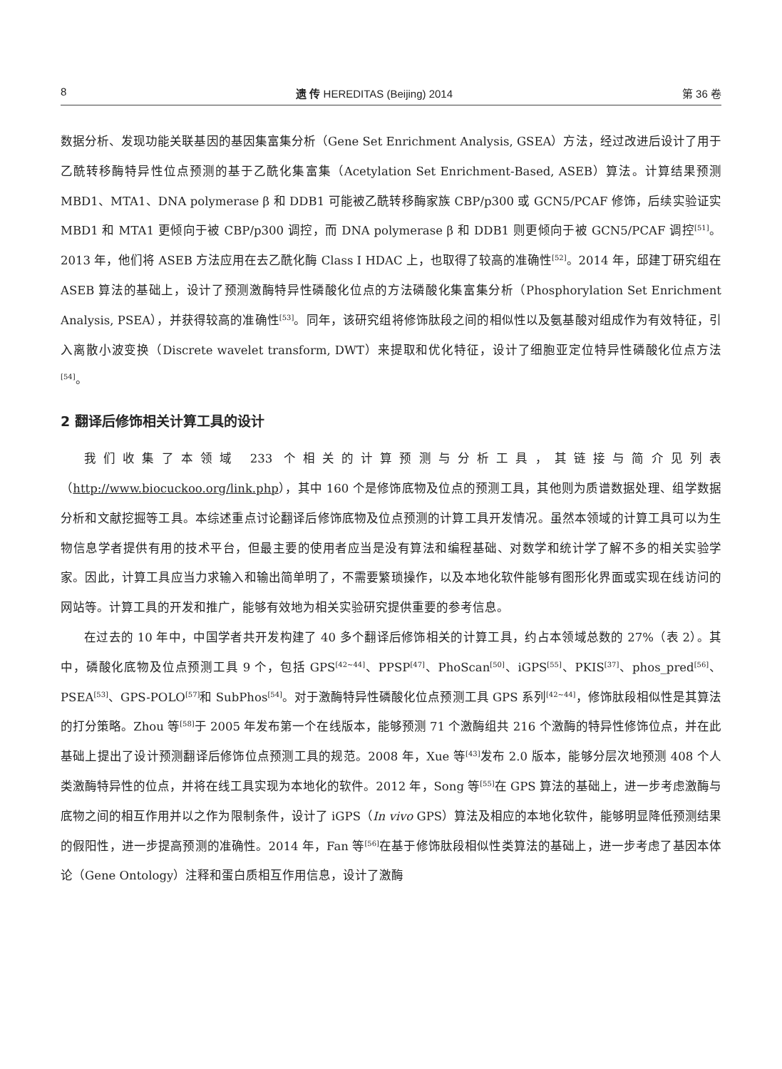8 遗 传 HEREDITAS (Beijing) 2014 第 36 卷
数据分析、发现功能关联基因的基因集富集分析（Gene Set Enrichment Analysis, GSEA）方法，经过改进后设计了用于乙酰转移酶特异性位点预测的基于乙酰化集富集（Acetylation Set Enrichment-Based, ASEB）算法。计算结果预测 MBD1、MTA1、DNA polymerase β 和 DDB1 可能被乙酰转移酶家族 CBP/p300 或 GCN5/PCAF 修饰，后续实验证实 MBD1 和 MTA1 更倾向于被 CBP/p300 调控，而 DNA polymerase β 和 DDB1 则更倾向于被 GCN5/PCAF 调控<sup>[51]</sup>。2013 年，他们将 ASEB 方法应用在去乙酰化酶 Class I HDAC 上，也取得了较高的准确性<sup>[52]</sup>。2014 年，邱建丁研究组在 ASEB 算法的基础上，设计了预测激酶特异性磷酸化位点的方法磷酸化集富集分析（Phosphorylation Set Enrichment Analysis, PSEA），并获得较高的准确性<sup>[53]</sup>。同年，该研究组将修饰肽段之间的相似性以及氨基酸对组成作为有效特征，引入离散小波变换（Discrete wavelet transform, DWT）来提取和优化特征，设计了细胞亚定位特异性磷酸化位点方法<sup>[54]</sup>。
2 翻译后修饰相关计算工具的设计
我们收集了本领域 233 个相关的计算预测与分析工具，其链接与简介见列表（http://www.biocuckoo.org/link.php），其中 160 个是修饰底物及位点的预测工具，其他则为质谱数据处理、组学数据分析和文献挖掘等工具。本综述重点讨论翻译后修饰底物及位点预测的计算工具开发情况。虽然本领域的计算工具可以为生物信息学者提供有用的技术平台，但最主要的使用者应当是没有算法和编程基础、对数学和统计学了解不多的相关实验学家。因此，计算工具应当力求输入和输出简单明了，不需要繁琐操作，以及本地化软件能够有图形化界面或实现在线访问的网站等。计算工具的开发和推广，能够有效地为相关实验研究提供重要的参考信息。
在过去的 10 年中，中国学者共开发构建了 40 多个翻译后修饰相关的计算工具，约占本领域总数的 27%（表 2）。其中，磷酸化底物及位点预测工具 9 个，包括 GPS<sup>[42~44]</sup>、PPSP<sup>[47]</sup>、PhoScan<sup>[50]</sup>、iGPS<sup>[55]</sup>、PKIS<sup>[37]</sup>、phos_pred<sup>[56]</sup>、PSEA<sup>[53]</sup>、GPS-POLO<sup>[57]</sup>和 SubPhos<sup>[54]</sup>。对于激酶特异性磷酸化位点预测工具 GPS 系列<sup>[42~44]</sup>，修饰肽段相似性是其算法的打分策略。Zhou 等<sup>[58]</sup>于 2005 年发布第一个在线版本，能够预测 71 个激酶组共 216 个激酶的特异性修饰位点，并在此基础上提出了设计预测翻译后修饰位点预测工具的规范。2008 年，Xue 等<sup>[43]</sup>发布 2.0 版本，能够分层次地预测 408 个人类激酶特异性的位点，并将在线工具实现为本地化的软件。2012 年，Song 等<sup>[55]</sup>在 GPS 算法的基础上，进一步考虑激酶与底物之间的相互作用并以之作为限制条件，设计了 iGPS（In vivo GPS）算法及相应的本地化软件，能够明显降低预测结果的假阳性，进一步提高预测的准确性。2014 年，Fan 等<sup>[56]</sup>在基于修饰肽段相似性类算法的基础上，进一步考虑了基因本体论（Gene Ontology）注释和蛋白质相互作用信息，设计了激酶